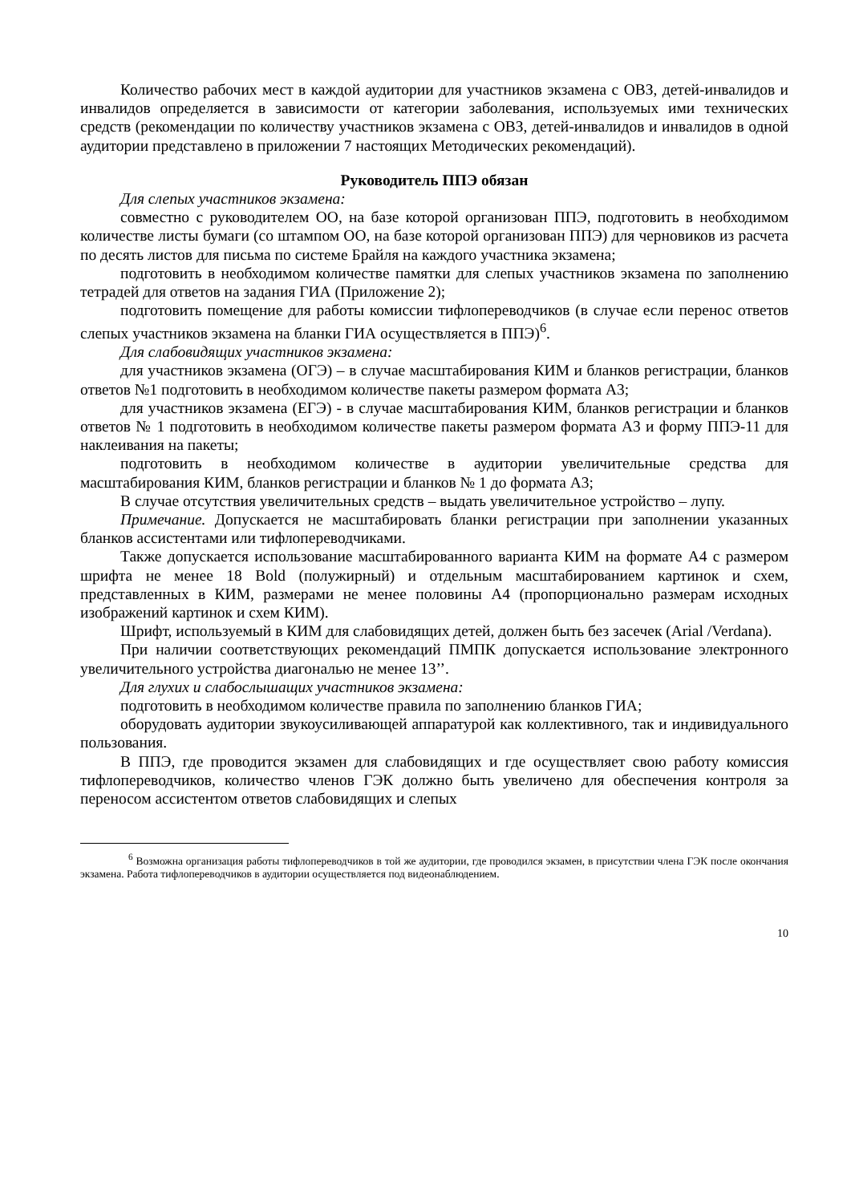Количество рабочих мест в каждой аудитории для участников экзамена с ОВЗ, детей-инвалидов и инвалидов определяется в зависимости от категории заболевания, используемых ими технических средств (рекомендации по количеству участников экзамена с ОВЗ, детей-инвалидов и инвалидов в одной аудитории представлено в приложении 7 настоящих Методических рекомендаций).
Руководитель ППЭ обязан
Для слепых участников экзамена:
совместно с руководителем ОО, на базе которой организован ППЭ, подготовить в необходимом количестве листы бумаги (со штампом ОО, на базе которой организован ППЭ) для черновиков из расчета по десять листов для письма по системе Брайля на каждого участника экзамена;
подготовить в необходимом количестве памятки для слепых участников экзамена по заполнению тетрадей для ответов на задания ГИА (Приложение 2);
подготовить помещение для работы комиссии тифлопереводчиков (в случае если перенос ответов слепых участников экзамена на бланки ГИА осуществляется в ППЭ)<sup>6</sup>.
Для слабовидящих участников экзамена:
для участников экзамена (ОГЭ) – в случае масштабирования КИМ и бланков регистрации, бланков ответов №1 подготовить в необходимом количестве пакеты размером формата А3;
для участников экзамена (ЕГЭ) - в случае масштабирования КИМ, бланков регистрации и бланков ответов № 1 подготовить в необходимом количестве пакеты размером формата А3 и форму ППЭ-11 для наклеивания на пакеты;
подготовить в необходимом количестве в аудитории увеличительные средства для масштабирования КИМ, бланков регистрации и бланков № 1 до формата А3;
В случае отсутствия увеличительных средств – выдать увеличительное устройство – лупу.
Примечание. Допускается не масштабировать бланки регистрации при заполнении указанных бланков ассистентами или тифлопереводчиками.
Также допускается использование масштабированного варианта КИМ на формате А4 с размером шрифта не менее 18 Bold (полужирный) и отдельным масштабированием картинок и схем, представленных в КИМ, размерами не менее половины А4 (пропорционально размерам исходных изображений картинок и схем КИМ).
Шрифт, используемый в КИМ для слабовидящих детей, должен быть без засечек (Arial /Verdana).
При наличии соответствующих рекомендаций ПМПК допускается использование электронного увеличительного устройства диагональю не менее 13’’.
Для глухих и слабослышащих участников экзамена:
подготовить в необходимом количестве правила по заполнению бланков ГИА;
оборудовать аудитории звукоусиливающей аппаратурой как коллективного, так и индивидуального пользования.
В ППЭ, где проводится экзамен для слабовидящих и где осуществляет свою работу комиссия тифлопереводчиков, количество членов ГЭК должно быть увеличено для обеспечения контроля за переносом ассистентом ответов слабовидящих и слепых
<sup>6</sup> Возможна организация работы тифлопереводчиков в той же аудитории, где проводился экзамен, в присутствии члена ГЭК после окончания экзамена. Работа тифлопереводчиков в аудитории осуществляется под видеонаблюдением.
10